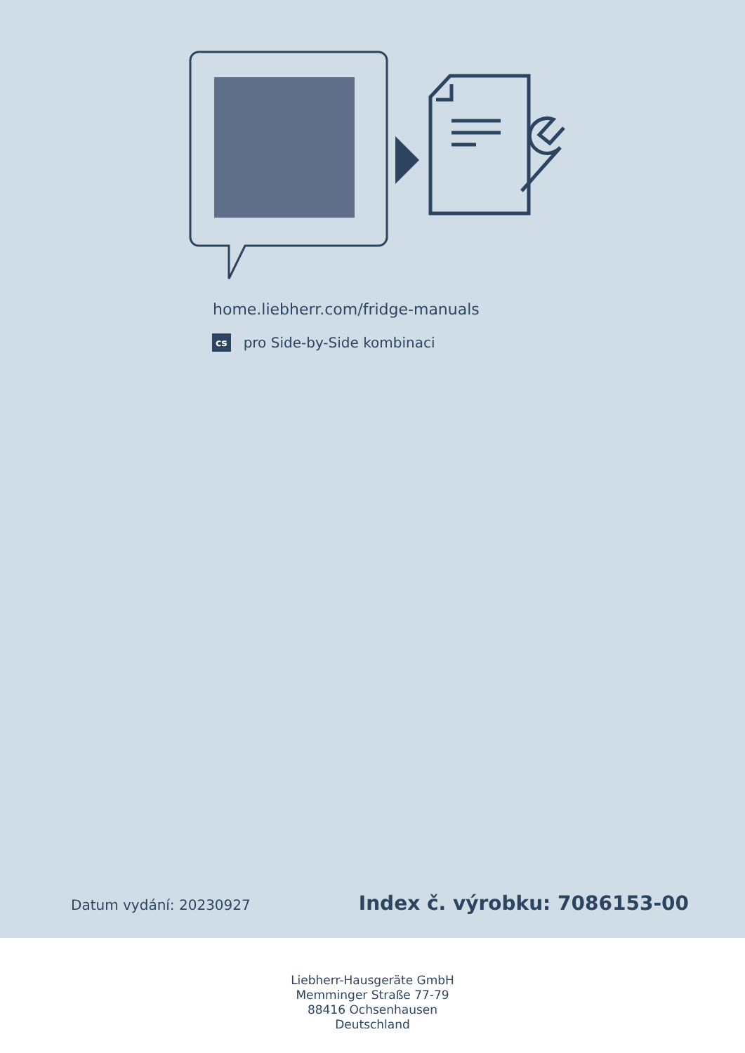home.liebherr.com/fridge-manuals
cs pro Side-by-Side kombinaci
Datum vydání: 20230927 Index č. výrobku: 7086153-00
Liebherr-Hausgeräte GmbH
Memminger Straße 77-79
88416 Ochsenhausen
Deutschland